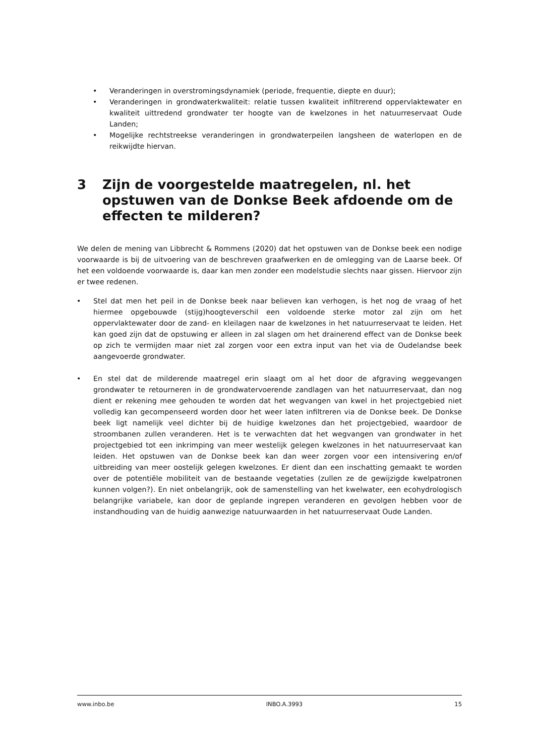• Veranderingen in overstromingsdynamiek (periode, frequentie, diepte en duur);
• Veranderingen in grondwaterkwaliteit: relatie tussen kwaliteit infiltrerend oppervlaktewater en kwaliteit uittredend grondwater ter hoogte van de kwelzones in het natuurreservaat Oude Landen;
• Mogelijke rechtstreekse veranderingen in grondwaterpeilen langsheen de waterlopen en de reikwijdte hiervan.
3 Zijn de voorgestelde maatregelen, nl. het opstuwen van de Donkse Beek afdoende om de effecten te milderen?
We delen de mening van Libbrecht & Rommens (2020) dat het opstuwen van de Donkse beek een nodige voorwaarde is bij de uitvoering van de beschreven graafwerken en de omlegging van de Laarse beek. Of het een voldoende voorwaarde is, daar kan men zonder een modelstudie slechts naar gissen. Hiervoor zijn er twee redenen.
• Stel dat men het peil in de Donkse beek naar believen kan verhogen, is het nog de vraag of het hiermee opgebouwde (stijg)hoogteverschil een voldoende sterke motor zal zijn om het oppervlaktewater door de zand- en kleilagen naar de kwelzones in het natuurreservaat te leiden. Het kan goed zijn dat de opstuwing er alleen in zal slagen om het drainerend effect van de Donkse beek op zich te vermijden maar niet zal zorgen voor een extra input van het via de Oudelandse beek aangevoerde grondwater.
• En stel dat de milderende maatregel erin slaagt om al het door de afgraving weggevangen grondwater te retourneren in de grondwatervoerende zandlagen van het natuurreservaat, dan nog dient er rekening mee gehouden te worden dat het wegvangen van kwel in het projectgebied niet volledig kan gecompenseerd worden door het weer laten infiltreren via de Donkse beek. De Donkse beek ligt namelijk veel dichter bij de huidige kwelzones dan het projectgebied, waardoor de stroombanen zullen veranderen. Het is te verwachten dat het wegvangen van grondwater in het projectgebied tot een inkrimping van meer westelijk gelegen kwelzones in het natuurreservaat kan leiden. Het opstuwen van de Donkse beek kan dan weer zorgen voor een intensivering en/of uitbreiding van meer oostelijk gelegen kwelzones. Er dient dan een inschatting gemaakt te worden over de potentiële mobiliteit van de bestaande vegetaties (zullen ze de gewijzigde kwelpatronen kunnen volgen?). En niet onbelangrijk, ook de samenstelling van het kwelwater, een ecohydrologisch belangrijke variabele, kan door de geplande ingrepen veranderen en gevolgen hebben voor de instandhouding van de huidig aanwezige natuurwaarden in het natuurreservaat Oude Landen.
www.inbo.be INBO.A.3993 15